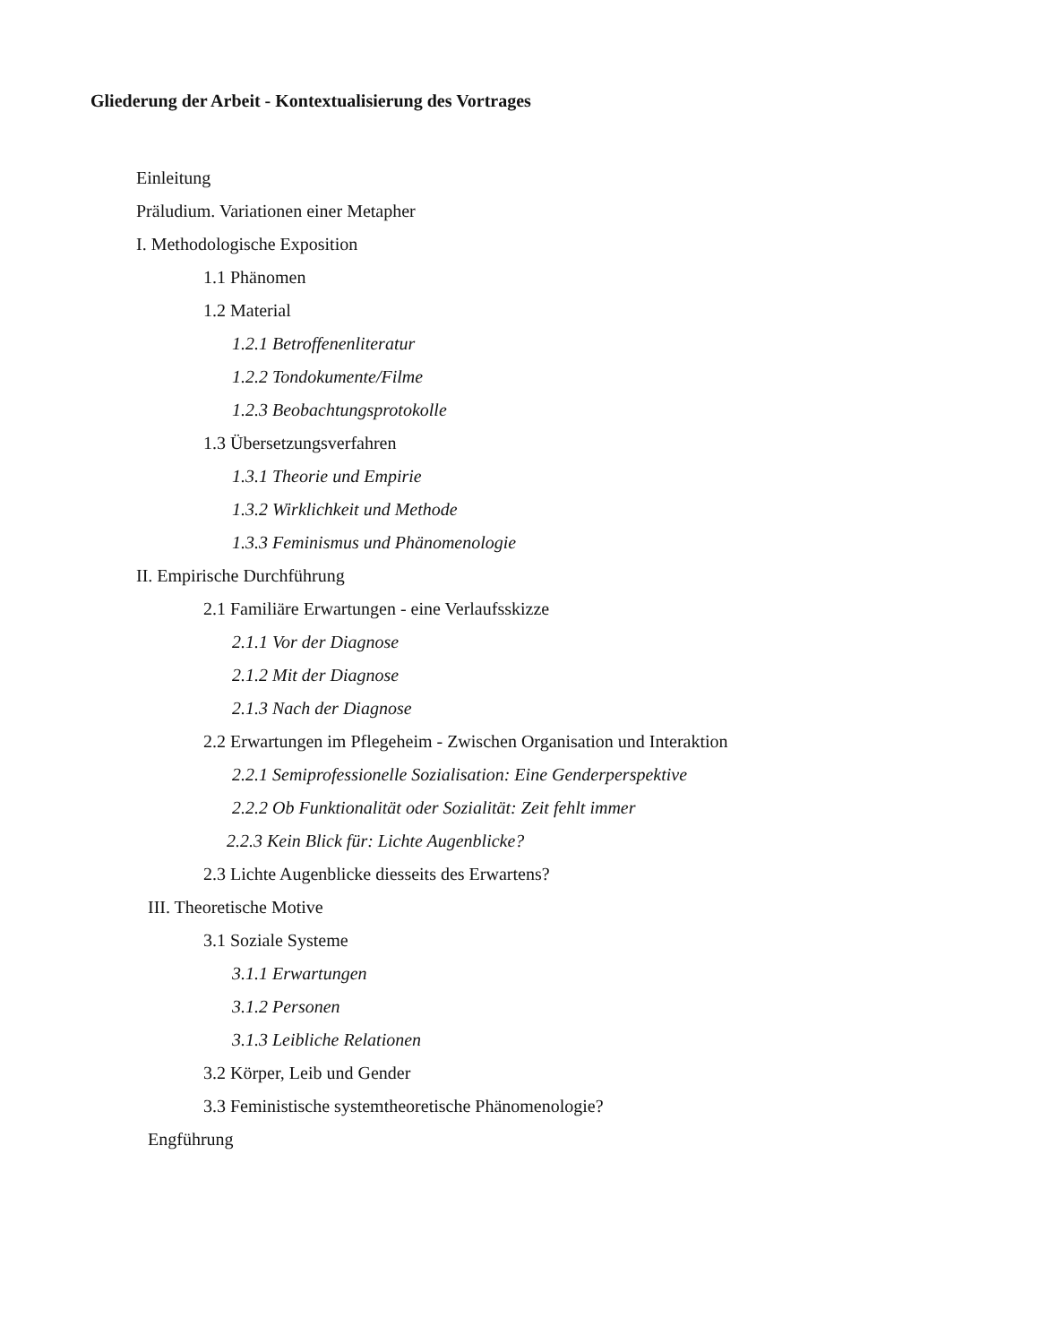Gliederung der Arbeit - Kontextualisierung des Vortrages
Einleitung
Präludium. Variationen einer Metapher
I. Methodologische Exposition
1.1 Phänomen
1.2 Material
1.2.1 Betroffenenliteratur
1.2.2 Tondokumente/Filme
1.2.3 Beobachtungsprotokolle
1.3 Übersetzungsverfahren
1.3.1 Theorie und Empirie
1.3.2 Wirklichkeit und Methode
1.3.3 Feminismus und Phänomenologie
II. Empirische Durchführung
2.1 Familiäre Erwartungen - eine Verlaufsskizze
2.1.1 Vor der Diagnose
2.1.2 Mit der Diagnose
2.1.3 Nach der Diagnose
2.2 Erwartungen im Pflegeheim - Zwischen Organisation und Interaktion
2.2.1 Semiprofessionelle Sozialisation: Eine Genderperspektive
2.2.2 Ob Funktionalität oder Sozialität: Zeit fehlt immer
2.2.3 Kein Blick für: Lichte Augenblicke?
2.3 Lichte Augenblicke diesseits des Erwartens?
III. Theoretische Motive
3.1 Soziale Systeme
3.1.1 Erwartungen
3.1.2 Personen
3.1.3 Leibliche Relationen
3.2 Körper, Leib und Gender
3.3 Feministische systemtheoretische Phänomenologie?
Engführung